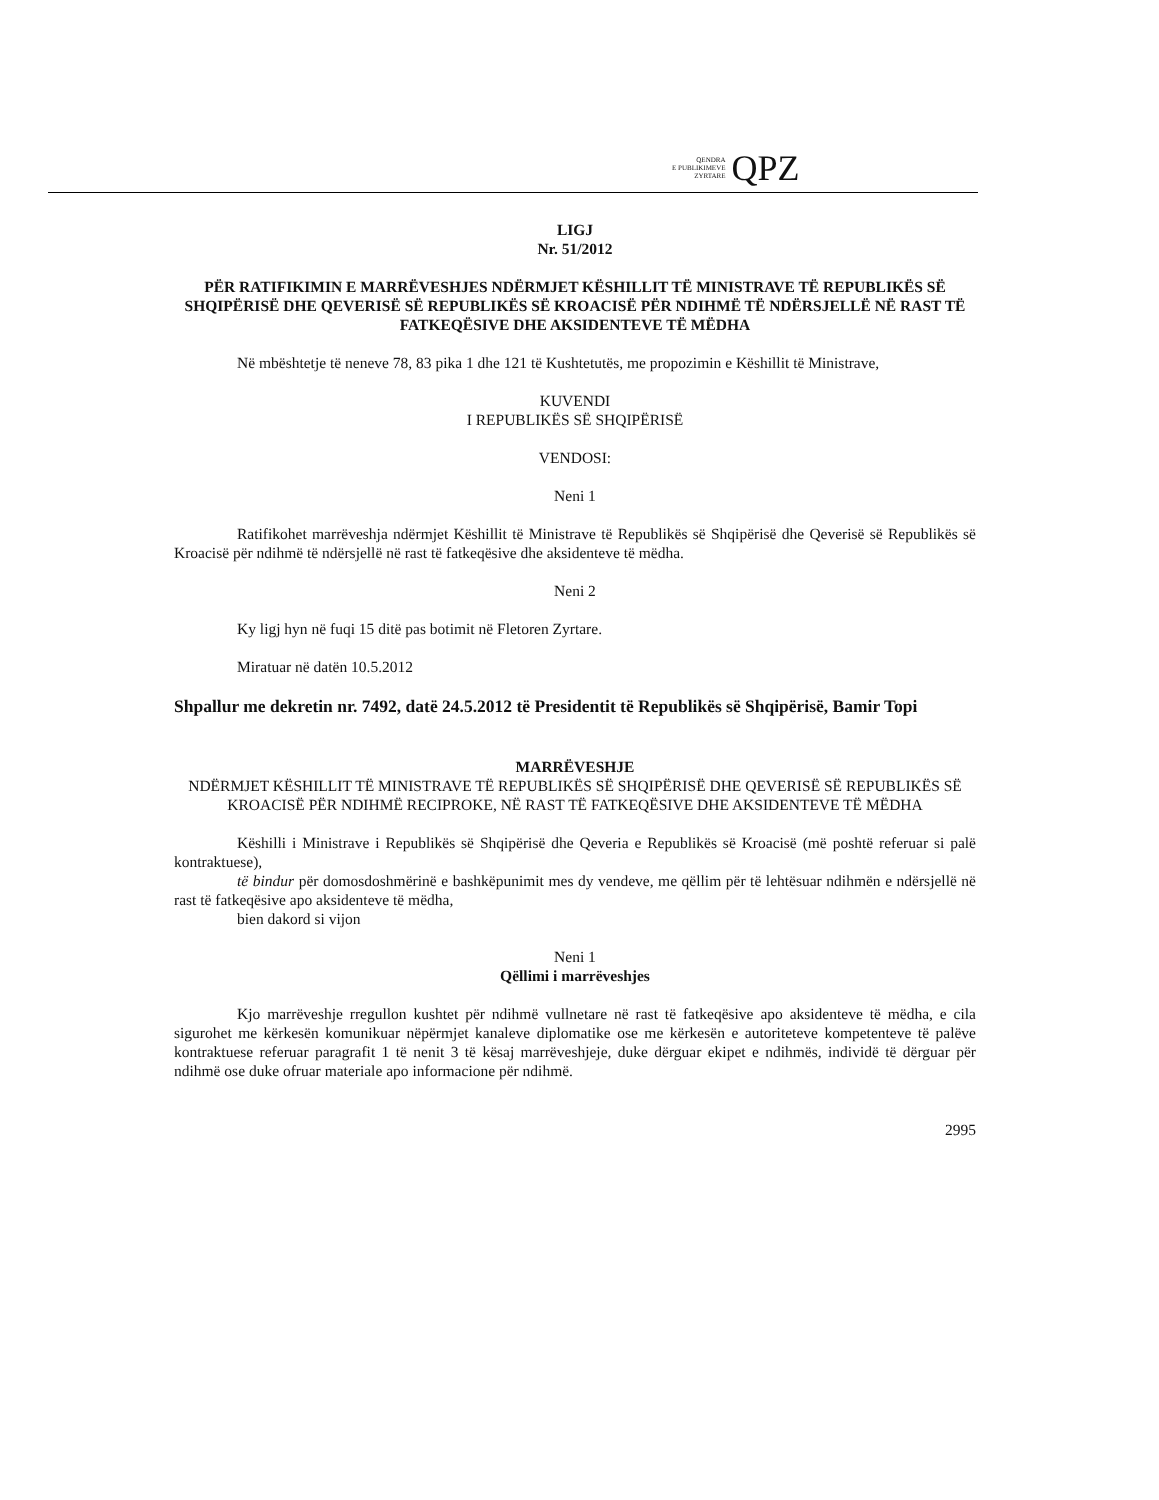QENDRA
E PUBLIKIMEVE
ZYRTARE
QPZ
LIGJ
Nr. 51/2012
PËR RATIFIKIMIN E MARRËVESHJES NDËRMJET KËSHILLIT TË MINISTRAVE TË REPUBLIKËS SË SHQIPËRISË DHE QEVERISË SË REPUBLIKËS SË KROACISË PËR NDIHMË TË NDËRSJELLË NË RAST TË FATKEQËSIVE DHE AKSIDENTEVE TË MËDHA
Në mbështetje të neneve 78, 83 pika 1 dhe 121 të Kushtetutës, me propozimin e Këshillit të Ministrave,
KUVENDI
I REPUBLIKËS SË SHQIPËRISË
VENDOSI:
Neni 1
Ratifikohet marrëveshja ndërmjet Këshillit të Ministrave të Republikës së Shqipërisë dhe Qeverisë së Republikës së Kroacisë për ndihmë të ndërsjellë në rast të fatkeqësive dhe aksidenteve të mëdha.
Neni 2
Ky ligj hyn në fuqi 15 ditë pas botimit në Fletoren Zyrtare.
Miratuar në datën 10.5.2012
Shpallur me dekretin nr. 7492, datë 24.5.2012 të Presidentit të Republikës së Shqipërisë, Bamir Topi
MARRËVESHJE
NDËRMJET KËSHILLIT TË MINISTRAVE TË REPUBLIKËS SË SHQIPËRISË DHE QEVERISË SË REPUBLIKËS SË KROACISË PËR NDIHMË RECIPROKE, NË RAST TË FATKEQËSIVE DHE AKSIDENTEVE TË MËDHA
Këshilli i Ministrave i Republikës së Shqipërisë dhe Qeveria e Republikës së Kroacisë (më poshtë referuar si palë kontraktuese),
të bindur për domosdoshmërinë e bashkëpunimit mes dy vendeve, me qëllim për të lehtësuar ndihmën e ndërsjellë në rast të fatkeqësive apo aksidenteve të mëdha,
bien dakord si vijon
Neni 1
Qëllimi i marrëveshjes
Kjo marrëveshje rregullon kushtet për ndihmë vullnetare në rast të fatkeqësive apo aksidenteve të mëdha, e cila sigurohet me kërkesën komunikuar nëpërmjet kanaleve diplomatike ose me kërkesën e autoriteteve kompetenteve të palëve kontraktuese referuar paragrafit 1 të nenit 3 të kësaj marrëveshjeje, duke dërguar ekipet e ndihmës, individë të dërguar për ndihmë ose duke ofruar materiale apo informacione për ndihmë.
2995